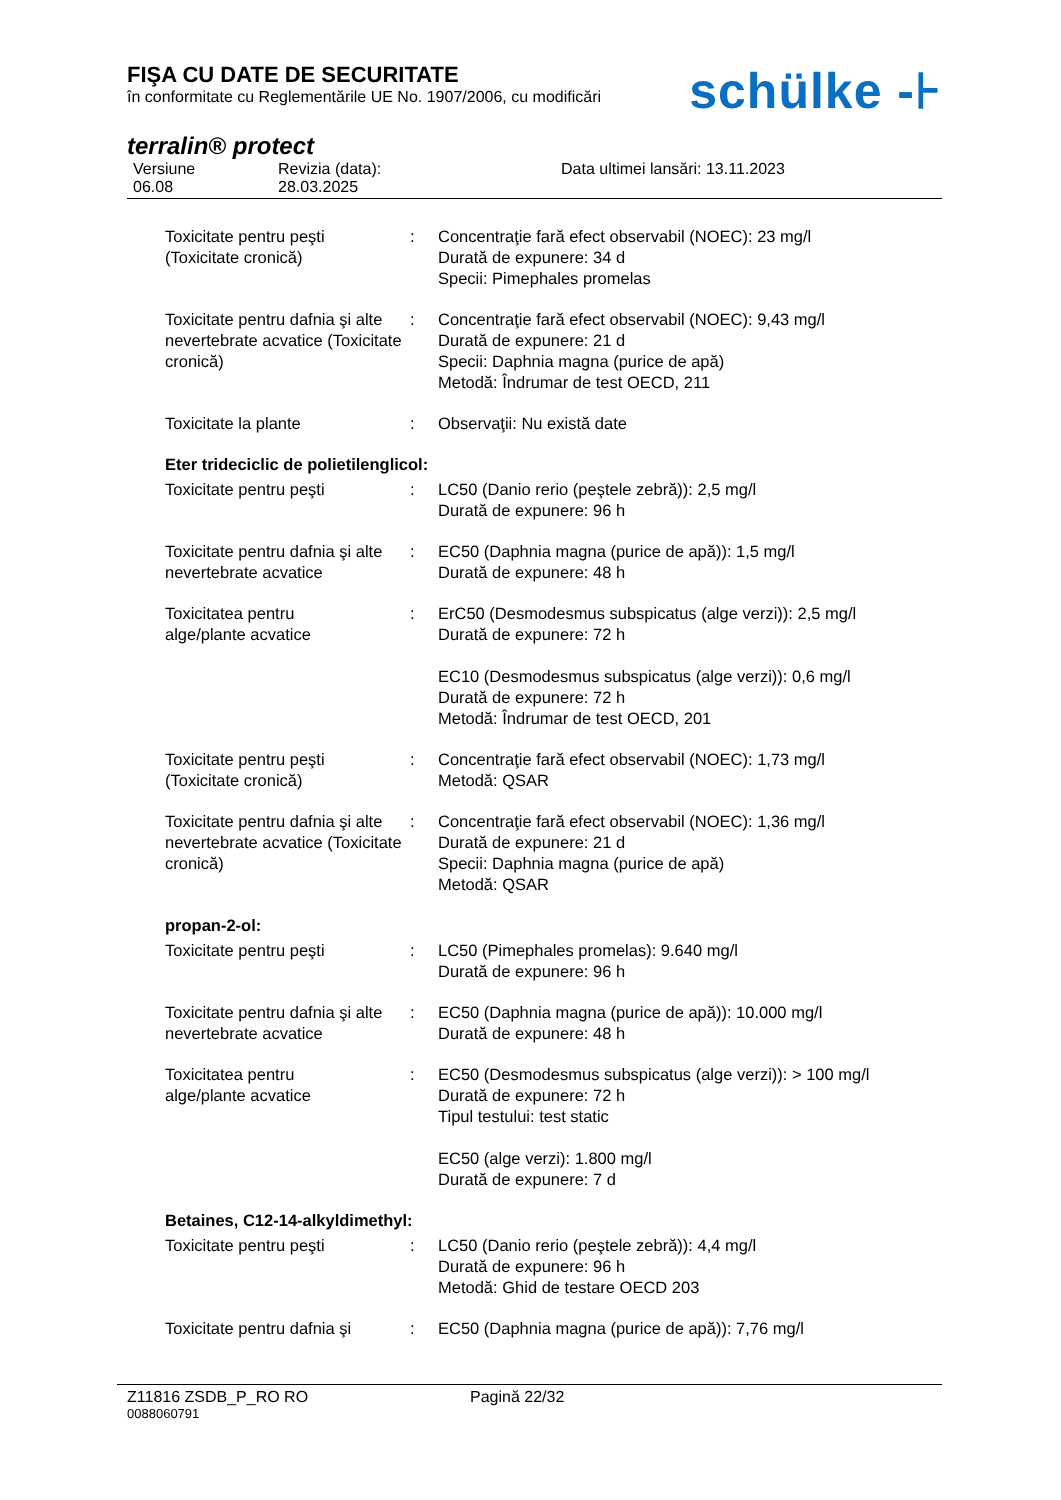FIŞA CU DATE DE SECURITATE
în conformitate cu Reglementările UE No. 1907/2006, cu modificări
schülke -⊦
terralin® protect
Versiune
06.08
Revizia (data):
28.03.2025
Data ultimei lansări: 13.11.2023
Toxicitate pentru peşti
(Toxicitate cronică)
: Concentraţie fară efect observabil (NOEC): 23 mg/l
Durată de expunere: 34 d
Specii: Pimephales promelas
Toxicitate pentru dafnia şi alte nevertebrate acvatice (Toxicitate cronică)
: Concentraţie fară efect observabil (NOEC): 9,43 mg/l
Durată de expunere: 21 d
Specii: Daphnia magna (purice de apă)
Metodă: Îndrumar de test OECD, 211
Toxicitate la plante : Observaţii: Nu există date
Eter trideciclic de polietilenglicol:
Toxicitate pentru peşti : LC50 (Danio rerio (peştele zebră)): 2,5 mg/l
Durată de expunere: 96 h
Toxicitate pentru dafnia şi alte nevertebrate acvatice
: EC50 (Daphnia magna (purice de apă)): 1,5 mg/l
Durată de expunere: 48 h
Toxicitatea pentru
alge/plante acvatice
: ErC50 (Desmodesmus subspicatus (alge verzi)): 2,5 mg/l
Durată de expunere: 72 h
EC10 (Desmodesmus subspicatus (alge verzi)): 0,6 mg/l
Durată de expunere: 72 h
Metodă: Îndrumar de test OECD, 201
Toxicitate pentru peşti
(Toxicitate cronică)
: Concentraţie fară efect observabil (NOEC): 1,73 mg/l
Metodă: QSAR
Toxicitate pentru dafnia şi alte nevertebrate acvatice (Toxicitate cronică)
: Concentraţie fară efect observabil (NOEC): 1,36 mg/l
Durată de expunere: 21 d
Specii: Daphnia magna (purice de apă)
Metodă: QSAR
propan-2-ol:
Toxicitate pentru peşti : LC50 (Pimephales promelas): 9.640 mg/l
Durată de expunere: 96 h
Toxicitate pentru dafnia şi alte nevertebrate acvatice
: EC50 (Daphnia magna (purice de apă)): 10.000 mg/l
Durată de expunere: 48 h
Toxicitatea pentru
alge/plante acvatice
: EC50 (Desmodesmus subspicatus (alge verzi)): > 100 mg/l
Durată de expunere: 72 h
Tipul testului: test static
EC50 (alge verzi): 1.800 mg/l
Durată de expunere: 7 d
Betaines, C12-14-alkyldimethyl:
Toxicitate pentru peşti : LC50 (Danio rerio (peştele zebră)): 4,4 mg/l
Durată de expunere: 96 h
Metodă: Ghid de testare OECD 203
Toxicitate pentru dafnia şi
: EC50 (Daphnia magna (purice de apă)): 7,76 mg/l
Z11816 ZSDB_P_RO RO Pagină 22/32
0088060791